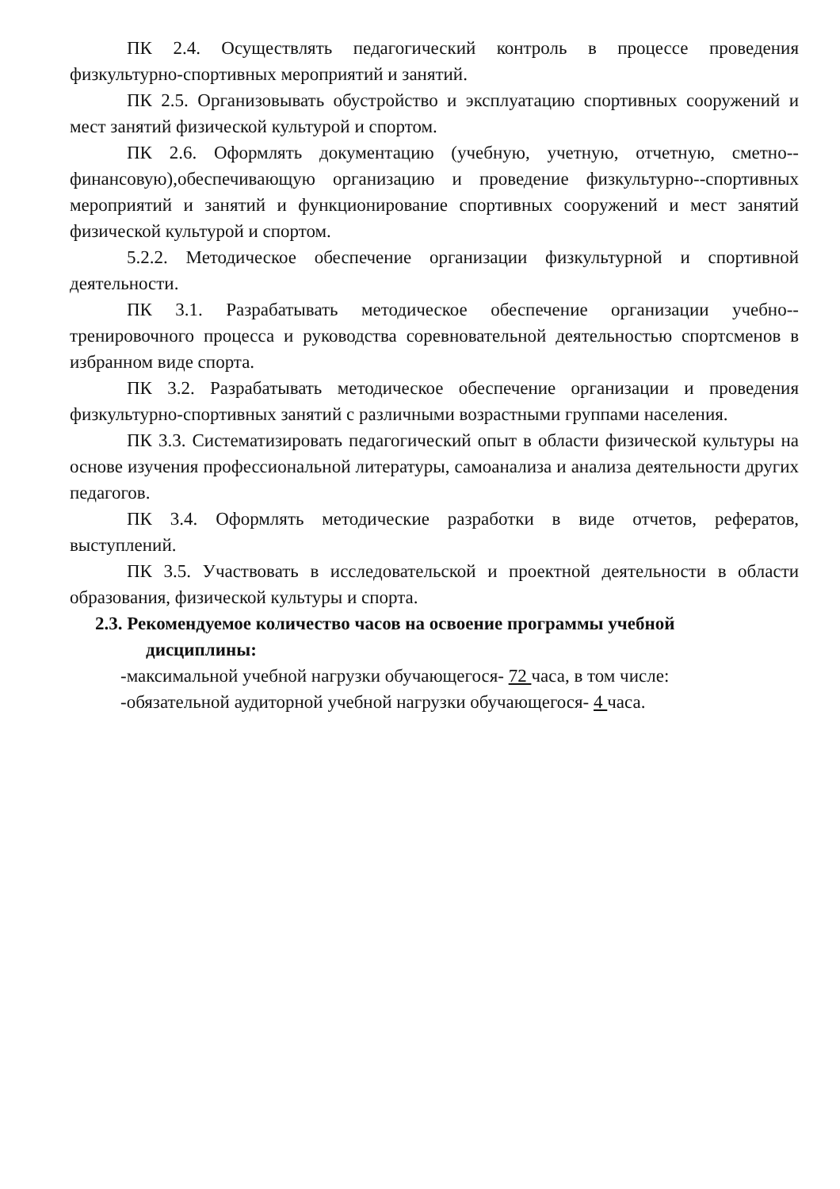ПК 2.4. Осуществлять педагогический контроль в процессе проведения физкультурно-спортивных мероприятий и занятий.
ПК 2.5. Организовывать обустройство и эксплуатацию спортивных сооружений и мест занятий физической культурой и спортом.
ПК 2.6. Оформлять документацию (учебную, учетную, отчетную, сметно--финансовую),обеспечивающую организацию и проведение физкультурно--спортивных мероприятий и занятий и функционирование спортивных сооружений и мест занятий физической культурой и спортом.
5.2.2. Методическое обеспечение организации физкультурной и спортивной деятельности.
ПК 3.1. Разрабатывать методическое обеспечение организации учебно--тренировочного процесса и руководства соревновательной деятельностью спортсменов в избранном виде спорта.
ПК 3.2. Разрабатывать методическое обеспечение организации и проведения физкультурно-спортивных занятий с различными возрастными группами населения.
ПК 3.3. Систематизировать педагогический опыт в области физической культуры на основе изучения профессиональной литературы, самоанализа и анализа деятельности других педагогов.
ПК 3.4. Оформлять методические разработки в виде отчетов, рефератов, выступлений.
ПК 3.5. Участвовать в исследовательской и проектной деятельности в области образования, физической культуры и спорта.
2.3. Рекомендуемое количество часов на освоение программы учебной
дисциплины:
-максимальной учебной нагрузки обучающегося- 72 часа, в том числе:
-обязательной аудиторной учебной нагрузки обучающегося- 4 часа.